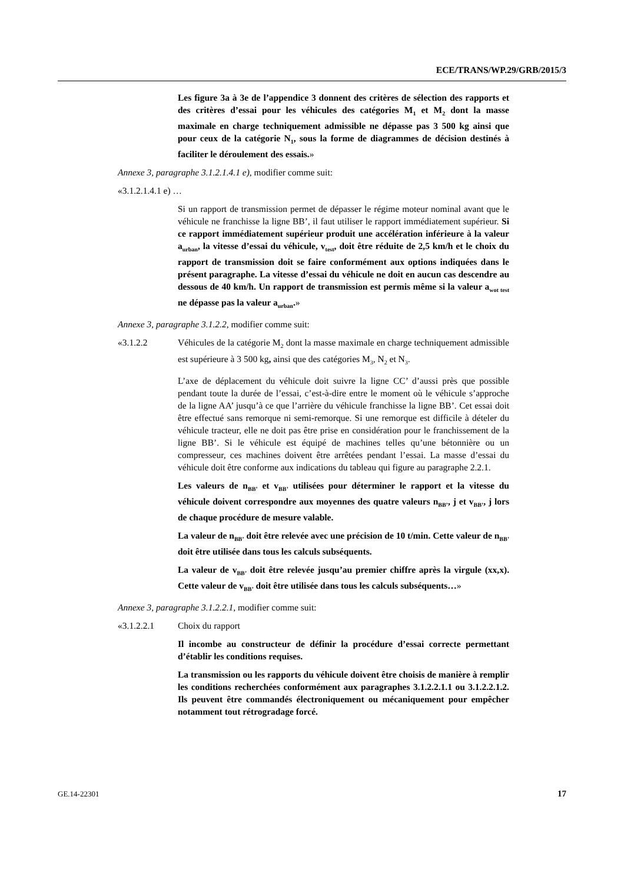ECE/TRANS/WP.29/GRB/2015/3
Les figure 3a à 3e de l’appendice 3 donnent des critères de sélection des rapports et des critères d’essai pour les véhicules des catégories M<sub>1</sub> et M<sub>2</sub> dont la masse maximale en charge techniquement admissible ne dépasse pas 3 500 kg ainsi que pour ceux de la catégorie N<sub>1</sub>, sous la forme de diagrammes de décision destinés à faciliter le déroulement des essais.»
Annexe 3, paragraphe 3.1.2.1.4.1 e), modifier comme suit:
«3.1.2.1.4.1 e) …
Si un rapport de transmission permet de dépasser le régime moteur nominal avant que le véhicule ne franchisse la ligne BB’, il faut utiliser le rapport immédiatement supérieur. Si ce rapport immédiatement supérieur produit une accélération inférieure à la valeur a<sub>urban</sub>, la vitesse d’essai du véhicule, v<sub>test</sub>, doit être réduite de 2,5 km/h et le choix du rapport de transmission doit se faire conformément aux options indiquées dans le présent paragraphe. La vitesse d’essai du véhicule ne doit en aucun cas descendre au dessous de 40 km/h. Un rapport de transmission est permis même si la valeur a<sub>wot test</sub> ne dépasse pas la valeur a<sub>urban</sub>.»
Annexe 3, paragraphe 3.1.2.2, modifier comme suit:
«3.1.2.2 Véhicules de la catégorie M<sub>2</sub> dont la masse maximale en charge techniquement admissible est supérieure à 3 500 kg, ainsi que des catégories M<sub>3</sub>, N<sub>2</sub> et N<sub>3</sub>.
L’axe de déplacement du véhicule doit suivre la ligne CC’ d’aussi près que possible pendant toute la durée de l’essai, c’est-à-dire entre le moment où le véhicule s’approche de la ligne AA’ jusqu’à ce que l’arrière du véhicule franchisse la ligne BB’. Cet essai doit être effectué sans remorque ni semi-remorque. Si une remorque est difficile à dételer du véhicule tracteur, elle ne doit pas être prise en considération pour le franchissement de la ligne BB’. Si le véhicule est équipé de machines telles qu’une bétonnière ou un compresseur, ces machines doivent être arrêtées pendant l’essai. La masse d’essai du véhicule doit être conforme aux indications du tableau qui figure au paragraphe 2.2.1.
Les valeurs de n<sub>BB’</sub> et v<sub>BB’</sub> utilisées pour déterminer le rapport et la vitesse du véhicule doivent correspondre aux moyennes des quatre valeurs n<sub>BB’</sub>, j et v<sub>BB’</sub>, j lors de chaque procédure de mesure valable.
La valeur de n<sub>BB’</sub> doit être relevée avec une précision de 10 t/min. Cette valeur de n<sub>BB’</sub> doit être utilisée dans tous les calculs subséquents.
La valeur de v<sub>BB’</sub> doit être relevée jusqu’au premier chiffre après la virgule (xx,x). Cette valeur de v<sub>BB’</sub> doit être utilisée dans tous les calculs subséquents…»
Annexe 3, paragraphe 3.1.2.2.1, modifier comme suit:
«3.1.2.2.1 Choix du rapport
Il incombe au constructeur de définir la procédure d’essai correcte permettant d’établir les conditions requises.
La transmission ou les rapports du véhicule doivent être choisis de manière à remplir les conditions recherchées conformément aux paragraphes 3.1.2.2.1.1 ou 3.1.2.2.1.2. Ils peuvent être commandés électroniquement ou mécaniquement pour empêcher notamment tout rétrogradage forcé.
GE.14-22301 17